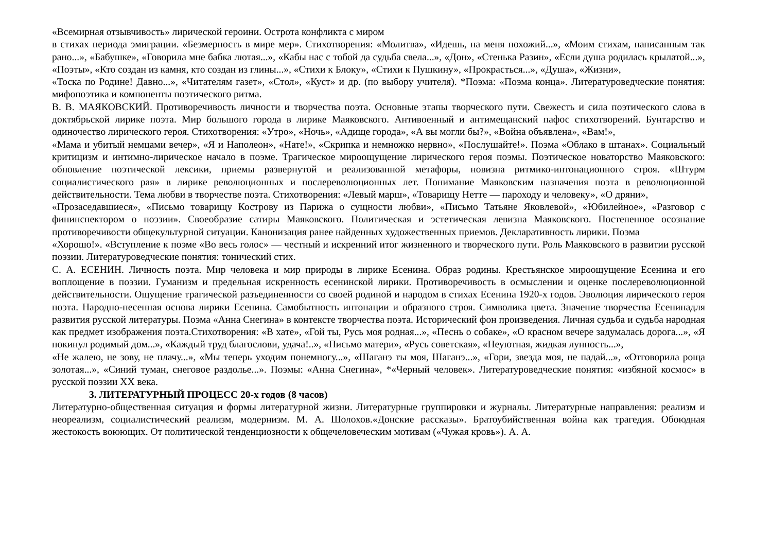«Всемирная отзывчивость» лирической героини. Острота конфликта с миром
в стихах периода эмиграции. «Безмерность в мире мер». Стихотворения: «Молитва», «Идешь, на меня похожий...», «Моим стихам, написанным так рано...», «Бабушке», «Говорила мне бабка лютая...», «Кабы нас с тобой да судьба свела...», «Дон», «Стенька Разин», «Если душа родилась крылатой...», «Поэты», «Кто создан из камня, кто создан из глины...», «Стихи к Блоку», «Стихи к Пушкину», «Прокрасться...», «Душа», «Жизни»,
«Тоска по Родине! Давно...», «Читателям газет», «Стол», «Куст» и др. (по выбору учителя). *Поэма: «Поэма конца». Литературоведческие понятия: мифопоэтика и компоненты поэтического ритма.
В. В. МАЯКОВСКИЙ. Противоречивость личности и творчества поэта. Основные этапы творческого пути. Свежесть и сила поэтического слова в доктябрьской лирике поэта. Мир большого города в лирике Маяковского. Антивоенный и антимещанский пафос стихотворений. Бунтарство и одиночество лирического героя. Стихотворения: «Утро», «Ночь», «Адище города», «А вы могли бы?», «Война объявлена», «Вам!»,
«Мама и убитый немцами вечер», «Я и Наполеон», «Нате!», «Скрипка и немножко нервно», «Послушайте!». Поэма «Облако в штанах». Социальный критицизм и интимно-лирическое начало в поэме. Трагическое мироощущение лирического героя поэмы. Поэтическое новаторство Маяковского: обновление поэтической лексики, приемы развернутой и реализованной метафоры, новизна ритмико-интонационного строя. «Штурм социалистического рая» в лирике революционных и послереволюционных лет. Понимание Маяковским назначения поэта в революционной действительности. Тема любви в творчестве поэта. Стихотворения: «Левый марш», «Товарищу Нетте — пароходу и человеку», «О дряни»,
«Прозаседавшиеся», «Письмо товарищу Кострову из Парижа о сущности любви», «Письмо Татьяне Яковлевой», «Юбилейное», «Разговор с фининспектором о поэзии». Своеобразие сатиры Маяковского. Политическая и эстетическая левизна Маяковского. Постепенное осознание противоречивости общекультурной ситуации. Канонизация ранее найденных художественных приемов. Декларативность лирики. Поэма
«Хорошо!». «Вступление к поэме «Во весь голос» — честный и искренний итог жизненного и творческого пути. Роль Маяковского в развитии русской поэзии. Литературоведческие понятия: тонический стих.
С. А. ЕСЕНИН. Личность поэта. Мир человека и мир природы в лирике Есенина. Образ родины. Крестьянское мироощущение Есенина и его воплощение в поэзии. Гуманизм и предельная искренность есенинской лирики. Противоречивость в осмыслении и оценке послереволюционной действительности. Ощущение трагической разъединенности со своей родиной и народом в стихах Есенина 1920-х годов. Эволюция лирического героя поэта. Народно-песенная основа лирики Есенина. Самобытность интонации и образного строя. Символика цвета. Значение творчества Есенинадля развития русской литературы. Поэма «Анна Снегина» в контексте творчества поэта. Исторический фон произведения. Личная судьба и судьба народная как предмет изображения поэта.Стихотворения: «В хате», «Гой ты, Русь моя родная...», «Песнь о собаке», «О красном вечере задумалась дорога...», «Я покинул родимый дом...», «Каждый труд благослови, удача!..», «Письмо матери», «Русь советская», «Неуютная, жидкая лунность...»,
«Не жалею, не зову, не плачу...», «Мы теперь уходим понемногу...», «Шаганэ ты моя, Шаганэ...», «Гори, звезда моя, не падай...», «Отговорила роща золотая...», «Синий туман, снеговое раздолье...». Поэмы: «Анна Снегина», *«Черный человек». Литературоведческие понятия: «избяной космос» в русской поэзии XX века.
3. ЛИТЕРАТУРНЫЙ ПРОЦЕСС 20-х годов (8 часов)
Литературно-общественная ситуация и формы литературной жизни. Литературные группировки и журналы. Литературные направления: реализм и неореализм, социалистический реализм, модернизм. М. А. Шолохов.«Донские рассказы». Братоубийственная война как трагедия. Обоюдная жестокость воюющих. От политической тенденциозности к общечеловеческим мотивам («Чужая кровь»). А. А.